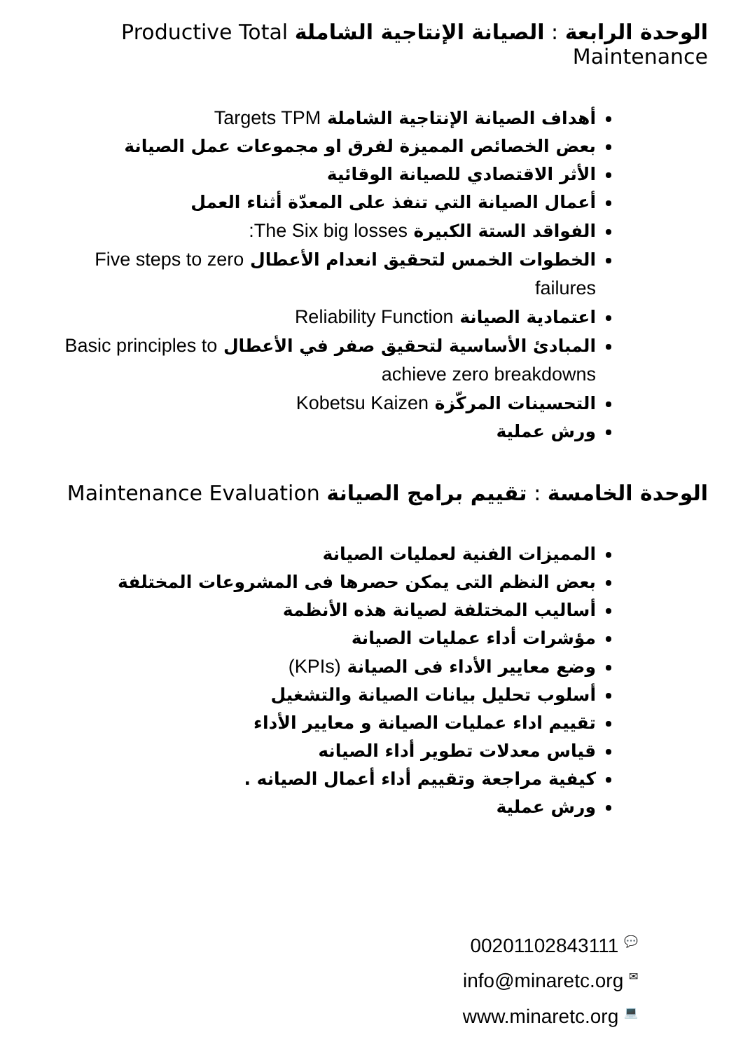الوحدة الرابعة : الصيانة الإنتاجية الشاملة Productive Total Maintenance
أهداف الصيانة الإنتاجية الشاملة Targets TPM
بعض الخصائص المميزة لفرق او مجموعات عمل الصيانة
الأثر الاقتصادي للصيانة الوقائية
أعمال الصيانة التي تنفذ على المعدّة أثناء العمل
الفواقد الستة الكبيرة The Six big losses:
الخطوات الخمس لتحقيق انعدام الأعطال Five steps to zero failures
اعتمادية الصيانة Reliability Function
المبادئ الأساسية لتحقيق صفر في الأعطال Basic principles to achieve zero breakdowns
التحسينات المركّزة Kobetsu Kaizen
ورش عملية
الوحدة الخامسة : تقييم برامج الصيانة Maintenance Evaluation
المميزات الفنية لعمليات الصيانة
بعض النظم التى يمكن حصرها فى المشروعات المختلفة
أساليب المختلفة لصيانة هذه الأنظمة
مؤشرات أداء عمليات الصيانة
وضع معايير الأداء فى الصيانة (KPIs)
أسلوب تحليل بيانات الصيانة والتشغيل
تقييم اداء عمليات الصيانة و معايير الأداء
قياس معدلات تطوير أداء الصيانه
كيفية مراجعة وتقييم أداء أعمال الصيانه .
ورش عملية
💬 00201102843111
✉ info@minaretc.org
💻 www.minaretc.org